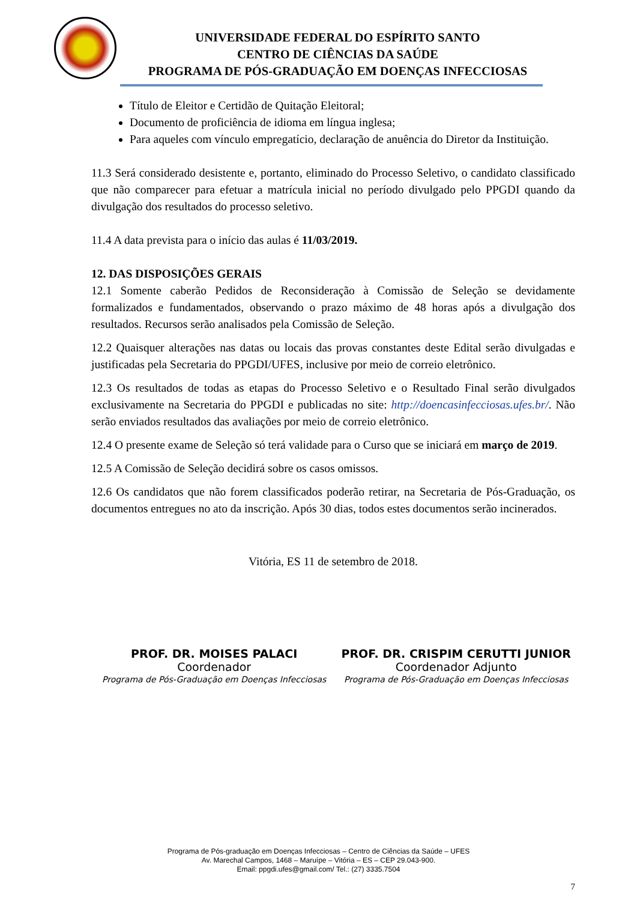UNIVERSIDADE FEDERAL DO ESPÍRITO SANTO
CENTRO DE CIÊNCIAS DA SAÚDE
PROGRAMA DE PÓS-GRADUAÇÃO EM DOENÇAS INFECCIOSAS
Título de Eleitor e Certidão de Quitação Eleitoral;
Documento de proficiência de idioma em língua inglesa;
Para aqueles com vínculo empregatício, declaração de anuência do Diretor da Instituição.
11.3 Será considerado desistente e, portanto, eliminado do Processo Seletivo, o candidato classificado que não comparecer para efetuar a matrícula inicial no período divulgado pelo PPGDI quando da divulgação dos resultados do processo seletivo.
11.4 A data prevista para o início das aulas é 11/03/2019.
12. DAS DISPOSIÇÕES GERAIS
12.1 Somente caberão Pedidos de Reconsideração à Comissão de Seleção se devidamente formalizados e fundamentados, observando o prazo máximo de 48 horas após a divulgação dos resultados. Recursos serão analisados pela Comissão de Seleção.
12.2 Quaisquer alterações nas datas ou locais das provas constantes deste Edital serão divulgadas e justificadas pela Secretaria do PPGDI/UFES, inclusive por meio de correio eletrônico.
12.3 Os resultados de todas as etapas do Processo Seletivo e o Resultado Final serão divulgados exclusivamente na Secretaria do PPGDI e publicadas no site: http://doencasinfecciosas.ufes.br/. Não serão enviados resultados das avaliações por meio de correio eletrônico.
12.4 O presente exame de Seleção só terá validade para o Curso que se iniciará em março de 2019.
12.5 A Comissão de Seleção decidirá sobre os casos omissos.
12.6 Os candidatos que não forem classificados poderão retirar, na Secretaria de Pós-Graduação, os documentos entregues no ato da inscrição. Após 30 dias, todos estes documentos serão incinerados.
Vitória, ES 11 de setembro de 2018.
PROF. DR. MOISES PALACI
Coordenador
Programa de Pós-Graduação em Doenças Infecciosas
PROF. DR. CRISPIM CERUTTI JUNIOR
Coordenador Adjunto
Programa de Pós-Graduação em Doenças Infecciosas
Programa de Pós-graduação em Doenças Infecciosas – Centro de Ciências da Saúde – UFES
Av. Marechal Campos, 1468 – Maruípe – Vitória – ES – CEP 29.043-900.
Email: ppgdi.ufes@gmail.com/ Tel.: (27) 3335.7504
7